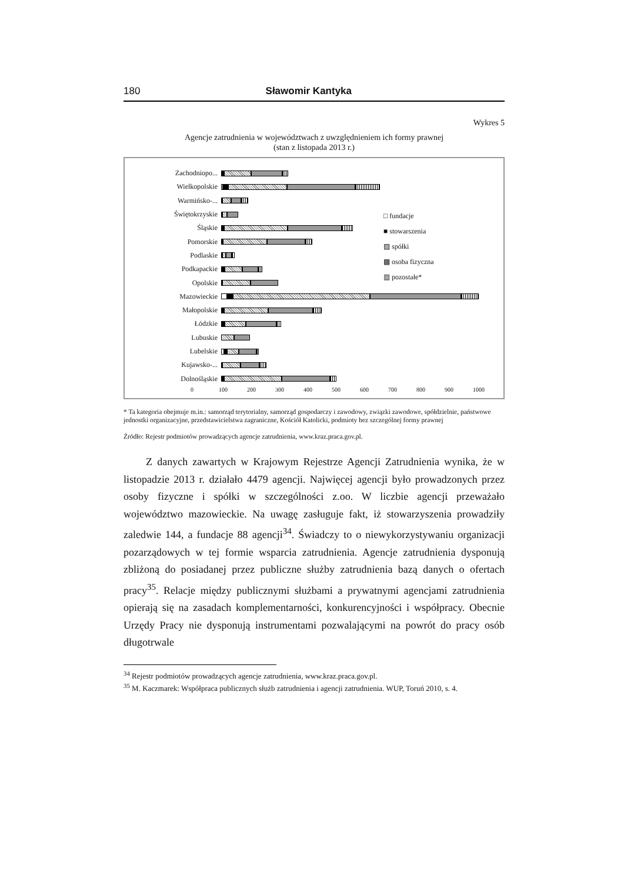180 Sławomir Kantyka
Wykres 5
Agencje zatrudnienia w województwach z uwzględnieniem ich formy prawnej
(stan z listopada 2013 r.)
Zachodniopo...
Wielkopolskie
Warmińsko-...
Świętokrzyskie
Śląskie
Pomorskie
Podlaskie
Podkapackie
Opolskie
Mazowieckie
Małopolskie
Łódzkie
Lubuskie
Lubelskie
Kujawsko-...
Dolnośląskie
□ fundacje
■ stowarszenia
▨ spółki
▩ osoba fizyczna
▥ pozostałe*
0 100 200 300 400 500 600 700 800 900 1000
* Ta kategoria obejmuje m.in.: samorząd terytorialny, samorząd gospodarczy i zawodowy, związki zawodowe, spółdzielnie, państwowe jednostki organizacyjne, przedstawicielstwa zagraniczne, Kościół Katolicki, podmioty bez szczególnej formy prawnej
Źródło: Rejestr podmiotów prowadzących agencje zatrudnienia, www.kraz.praca.gov.pl.
Z danych zawartych w Krajowym Rejestrze Agencji Zatrudnienia wynika, że w listopadzie 2013 r. działało 4479 agencji. Najwięcej agencji było prowadzonych przez osoby fizyczne i spółki w szczególności z.oo. W liczbie agencji przeważało województwo mazowieckie. Na uwagę zasługuje fakt, iż stowarzyszenia prowadziły zaledwie 144, a fundacje 88 agencji<sup>34</sup>. Świadczy to o niewykorzystywaniu organizacji pozarządowych w tej formie wsparcia zatrudnienia. Agencje zatrudnienia dysponują zbliżoną do posiadanej przez publiczne służby zatrudnienia bazą danych o ofertach pracy<sup>35</sup>. Relacje między publicznymi służbami a prywatnymi agencjami zatrudnienia opierają się na zasadach komplementarności, konkurencyjności i współpracy. Obecnie Urzędy Pracy nie dysponują instrumentami pozwalającymi na powrót do pracy osób długotrwale
<sup>34</sup> Rejestr podmiotów prowadzących agencje zatrudnienia, www.kraz.praca.gov.pl.
<sup>35</sup> M. Kaczmarek: Współpraca publicznych służb zatrudnienia i agencji zatrudnienia. WUP, Toruń 2010, s. 4.